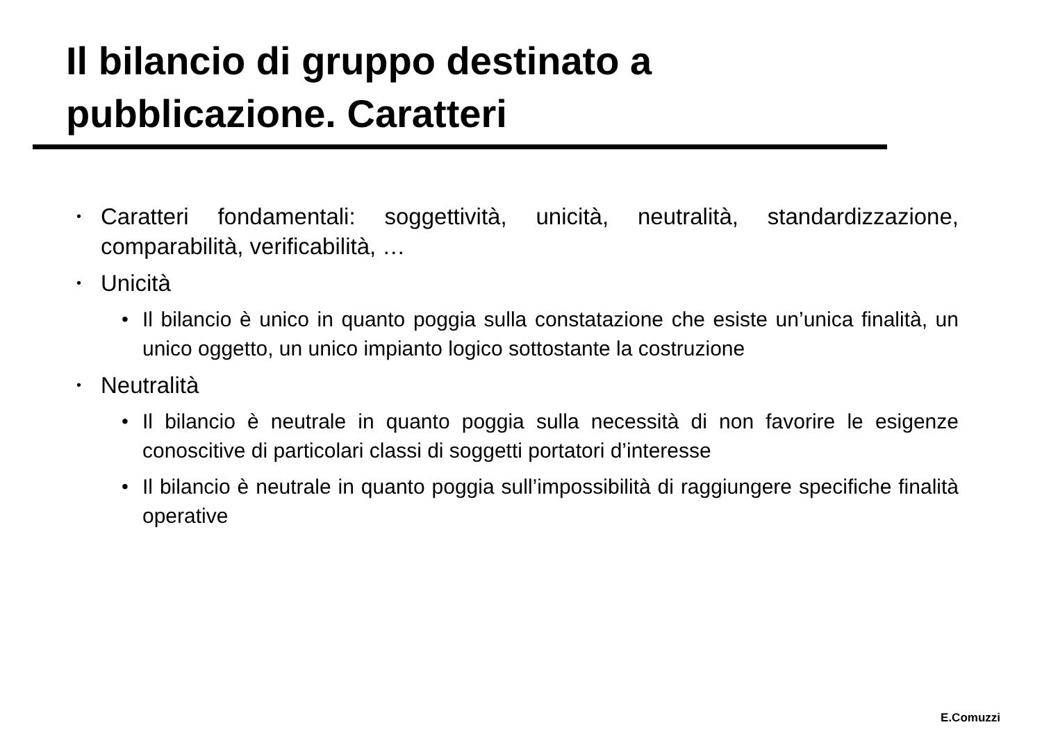Il bilancio di gruppo destinato a pubblicazione. Caratteri
•
Caratteri fondamentali: soggettività, unicità, neutralità, standardizzazione, comparabilità, verificabilità, …
•
Unicità
• Il bilancio è unico in quanto poggia sulla constatazione che esiste un’unica finalità, un unico oggetto, un unico impianto logico sottostante la costruzione
•
Neutralità
• Il bilancio è neutrale in quanto poggia sulla necessità di non favorire le esigenze conoscitive di particolari classi di soggetti portatori d’interesse
• Il bilancio è neutrale in quanto poggia sull’impossibilità di raggiungere specifiche finalità operative
E.Comuzzi